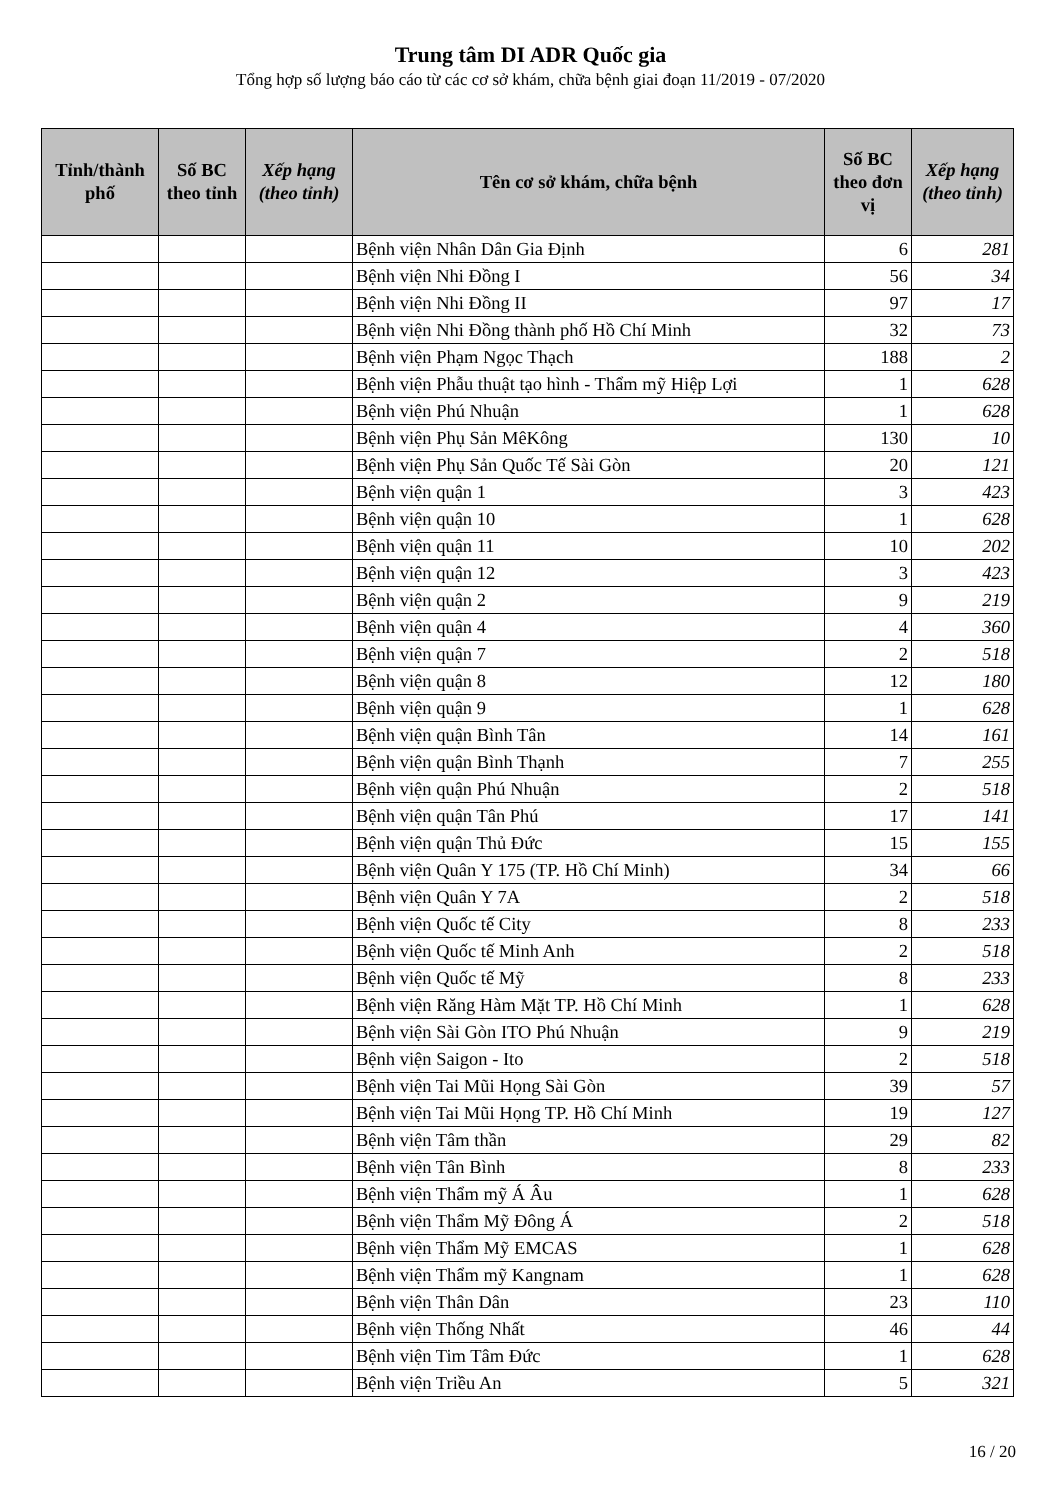Trung tâm DI ADR Quốc gia
Tổng hợp số lượng báo cáo từ các cơ sở khám, chữa bệnh giai đoạn 11/2019 - 07/2020
| Tỉnh/thành phố | Số BC theo tỉnh | Xếp hạng (theo tỉnh) | Tên cơ sở khám, chữa bệnh | Số BC theo đơn vị | Xếp hạng (theo tỉnh) |
| --- | --- | --- | --- | --- | --- |
| | | | Bệnh viện Nhân Dân Gia Định | 6 | 281 |
| | | | Bệnh viện Nhi Đồng I | 56 | 34 |
| | | | Bệnh viện Nhi Đồng II | 97 | 17 |
| | | | Bệnh viện Nhi Đồng thành phố Hồ Chí Minh | 32 | 73 |
| | | | Bệnh viện Phạm Ngọc Thạch | 188 | 2 |
| | | | Bệnh viện Phẫu thuật tạo hình - Thẩm mỹ Hiệp Lợi | 1 | 628 |
| | | | Bệnh viện Phú Nhuận | 1 | 628 |
| | | | Bệnh viện Phụ Sản MêKông | 130 | 10 |
| | | | Bệnh viện Phụ Sản Quốc Tế Sài Gòn | 20 | 121 |
| | | | Bệnh viện quận 1 | 3 | 423 |
| | | | Bệnh viện quận 10 | 1 | 628 |
| | | | Bệnh viện quận 11 | 10 | 202 |
| | | | Bệnh viện quận 12 | 3 | 423 |
| | | | Bệnh viện quận 2 | 9 | 219 |
| | | | Bệnh viện quận 4 | 4 | 360 |
| | | | Bệnh viện quận 7 | 2 | 518 |
| | | | Bệnh viện quận 8 | 12 | 180 |
| | | | Bệnh viện quận 9 | 1 | 628 |
| | | | Bệnh viện quận Bình Tân | 14 | 161 |
| | | | Bệnh viện quận Bình Thạnh | 7 | 255 |
| | | | Bệnh viện quận Phú Nhuận | 2 | 518 |
| | | | Bệnh viện quận Tân Phú | 17 | 141 |
| | | | Bệnh viện quận Thủ Đức | 15 | 155 |
| | | | Bệnh viện Quân Y 175 (TP. Hồ Chí Minh) | 34 | 66 |
| | | | Bệnh viện Quân Y 7A | 2 | 518 |
| | | | Bệnh viện Quốc tế City | 8 | 233 |
| | | | Bệnh viện Quốc tế Minh Anh | 2 | 518 |
| | | | Bệnh viện Quốc tế Mỹ | 8 | 233 |
| | | | Bệnh viện Răng Hàm Mặt TP. Hồ Chí Minh | 1 | 628 |
| | | | Bệnh viện Sài Gòn ITO Phú Nhuận | 9 | 219 |
| | | | Bệnh viện Saigon - Ito | 2 | 518 |
| | | | Bệnh viện Tai Mũi Họng Sài Gòn | 39 | 57 |
| | | | Bệnh viện Tai Mũi Họng TP. Hồ Chí Minh | 19 | 127 |
| | | | Bệnh viện Tâm thần | 29 | 82 |
| | | | Bệnh viện Tân Bình | 8 | 233 |
| | | | Bệnh viện Thẩm mỹ Á Âu | 1 | 628 |
| | | | Bệnh viện Thẩm Mỹ Đông Á | 2 | 518 |
| | | | Bệnh viện Thẩm Mỹ EMCAS | 1 | 628 |
| | | | Bệnh viện Thẩm mỹ Kangnam | 1 | 628 |
| | | | Bệnh viện Thân Dân | 23 | 110 |
| | | | Bệnh viện Thống Nhất | 46 | 44 |
| | | | Bệnh viện Tim Tâm Đức | 1 | 628 |
| | | | Bệnh viện Triều An | 5 | 321 |
16 / 20